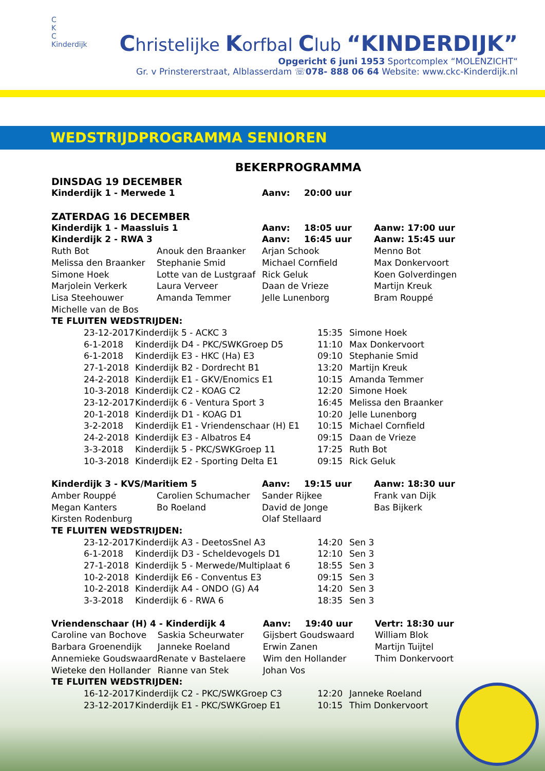C
K
C
Kinderdijk
Christelijke Korfbal Club “KINDERDIJK”
Opgericht 6 juni 1953 Sportcomplex “MOLENZICHT“
Gr. v Prinstererstraat, Alblasserdam ☏078- 888 06 64 Website: www.ckc-Kinderdijk.nl
WEDSTRIJDPROGRAMMA SENIOREN
BEKERPROGRAMMA
| DINSDAG 19 DECEMBER | | | | |
| Kinderdijk 1 - Merwede 1 | | Aanv: | 20:00 uur | |
| ZATERDAG 16 DECEMBER | | | | |
| Kinderdijk 1 - Maassluis 1 | | Aanv: | 18:05 uur | Aanw: 17:00 uur |
| Kinderdijk 2 - RWA 3 | | Aanv: | 16:45 uur | Aanw: 15:45 uur |
| Ruth Bot | Anouk den Braanker | Arjan Schook | | Menno Bot |
| Melissa den Braanker | Stephanie Smid | Michael Cornfield | | Max Donkervoort |
| Simone Hoek | Lotte van de Lustgraaf | Rick Geluk | | Koen Golverdingen |
| Marjolein Verkerk | Laura Verveer | Daan de Vrieze | | Martijn Kreuk |
| Lisa Steehouwer | Amanda Temmer | Jelle Lunenborg | | Bram Rouppé |
| Michelle van de Bos | | | | |
| TE FLUITEN WEDSTRIJDEN: | | | | |
| 23-12-2017 | Kinderdijk 5 - ACKC 3 | 15:35 | Simone Hoek |
| 6-1-2018 | Kinderdijk D4 - PKC/SWKGroep D5 | 11:10 | Max Donkervoort |
| 6-1-2018 | Kinderdijk E3 - HKC (Ha) E3 | 09:10 | Stephanie Smid |
| 27-1-2018 | Kinderdijk B2 - Dordrecht B1 | 13:20 | Martijn Kreuk |
| 24-2-2018 | Kinderdijk E1 - GKV/Enomics E1 | 10:15 | Amanda Temmer |
| 10-3-2018 | Kinderdijk C2 - KOAG C2 | 12:20 | Simone Hoek |
| 23-12-2017 | Kinderdijk 6 - Ventura Sport 3 | 16:45 | Melissa den Braanker |
| 20-1-2018 | Kinderdijk D1 - KOAG D1 | 10:20 | Jelle Lunenborg |
| 3-2-2018 | Kinderdijk E1 - Vriendenschaar (H) E1 | 10:15 | Michael Cornfield |
| 24-2-2018 | Kinderdijk E3 - Albatros E4 | 09:15 | Daan de Vrieze |
| 3-3-2018 | Kinderdijk 5 - PKC/SWKGroep 11 | 17:25 | Ruth Bot |
| 10-3-2018 | Kinderdijk E2 - Sporting Delta E1 | 09:15 | Rick Geluk |
| Kinderdijk 3 - KVS/Maritiem 5 | | Aanv: | 19:15 uur | Aanw: 18:30 uur |
| Amber Rouppé | Carolien Schumacher | Sander Rijkee | | Frank van Dijk |
| Megan Kanters | Bo Roeland | David de Jonge | | Bas Bijkerk |
| Kirsten Rodenburg | | Olaf Stellaard | | |
| TE FLUITEN WEDSTRIJDEN: | | | | |
| 23-12-2017 | Kinderdijk A3 - DeetosSnel A3 | 14:20 | Sen 3 |
| 6-1-2018 | Kinderdijk D3 - Scheldevogels D1 | 12:10 | Sen 3 |
| 27-1-2018 | Kinderdijk 5 - Merwede/Multiplaat 6 | 18:55 | Sen 3 |
| 10-2-2018 | Kinderdijk E6 - Conventus E3 | 09:15 | Sen 3 |
| 10-2-2018 | Kinderdijk A4 - ONDO (G) A4 | 14:20 | Sen 3 |
| 3-3-2018 | Kinderdijk 6 - RWA 6 | 18:35 | Sen 3 |
| Vriendenschaar (H) 4 - Kinderdijk 4 | | Aanv: | 19:40 uur | Vertr: 18:30 uur |
| Caroline van Bochove | Saskia Scheurwater | Gijsbert Goudswaard | | William Blok |
| Barbara Groenendijk | Janneke Roeland | Erwin Zanen | | Martijn Tuijtel |
| Annemieke Goudswaard | Renate v Bastelaere | Wim den Hollander | | Thim Donkervoort |
| Wieteke den Hollander | Rianne van Stek | Johan Vos | | |
| TE FLUITEN WEDSTRIJDEN: | | | | |
| 16-12-2017 | Kinderdijk C2 - PKC/SWKGroep C3 | 12:20 | Janneke Roeland |
| 23-12-2017 | Kinderdijk E1 - PKC/SWKGroep E1 | 10:15 | Thim Donkervoort |